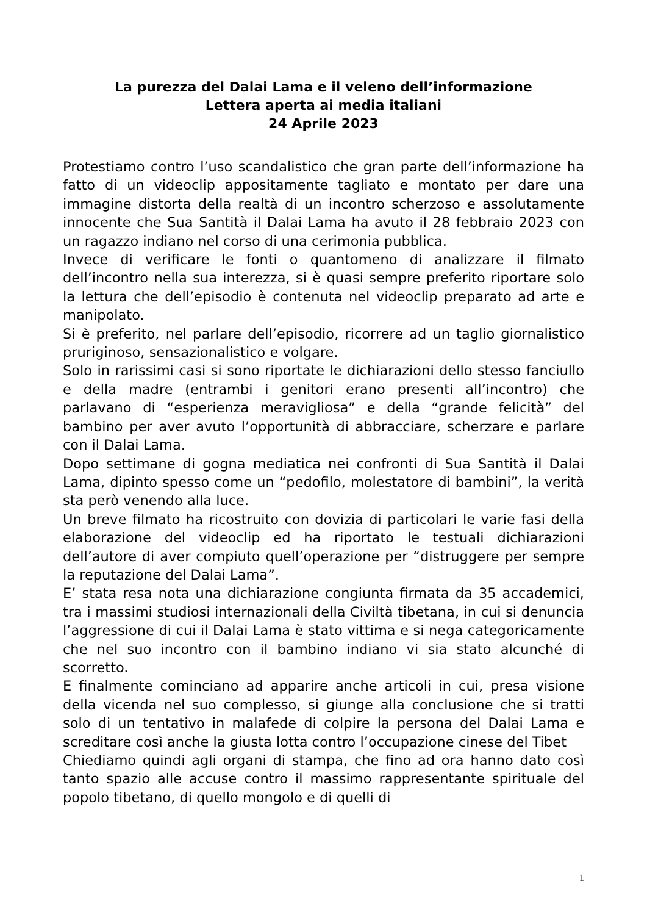La purezza del Dalai Lama e il veleno dell’informazione
Lettera aperta ai media italiani
24 Aprile 2023
Protestiamo contro l’uso scandalistico che gran parte dell’informazione ha fatto di un videoclip appositamente tagliato e montato per dare una immagine distorta della realtà di un incontro scherzoso e assolutamente innocente che Sua Santità il Dalai Lama ha avuto il 28 febbraio 2023 con un ragazzo indiano nel corso di una cerimonia pubblica.
Invece di verificare le fonti o quantomeno di analizzare il filmato dell’incontro nella sua interezza, si è quasi sempre preferito riportare solo la lettura che dell’episodio è contenuta nel videoclip preparato ad arte e manipolato.
Si è preferito, nel parlare dell’episodio, ricorrere ad un taglio giornalistico pruriginoso, sensazionalistico e volgare.
Solo in rarissimi casi si sono riportate le dichiarazioni dello stesso fanciullo e della madre (entrambi i genitori erano presenti all’incontro) che parlavano di “esperienza meravigliosa” e della “grande felicità” del bambino per aver avuto l’opportunità di abbracciare, scherzare e parlare con il Dalai Lama.
Dopo settimane di gogna mediatica nei confronti di Sua Santità il Dalai Lama, dipinto spesso come un “pedofilo, molestatore di bambini”, la verità sta però venendo alla luce.
Un breve filmato ha ricostruito con dovizia di particolari le varie fasi della elaborazione del videoclip ed ha riportato le testuali dichiarazioni dell’autore di aver compiuto quell’operazione per “distruggere per sempre la reputazione del Dalai Lama”.
E’ stata resa nota una dichiarazione congiunta firmata da 35 accademici, tra i massimi studiosi internazionali della Civiltà tibetana, in cui si denuncia l’aggressione di cui il Dalai Lama è stato vittima e si nega categoricamente che nel suo incontro con il bambino indiano vi sia stato alcunché di scorretto.
E finalmente cominciano ad apparire anche articoli in cui, presa visione della vicenda nel suo complesso, si giunge alla conclusione che si tratti solo di un tentativo in malafede di colpire la persona del Dalai Lama e screditare così anche la giusta lotta contro l’occupazione cinese del Tibet
Chiediamo quindi agli organi di stampa, che fino ad ora hanno dato così tanto spazio alle accuse contro il massimo rappresentante spirituale del popolo tibetano, di quello mongolo e di quelli di
1